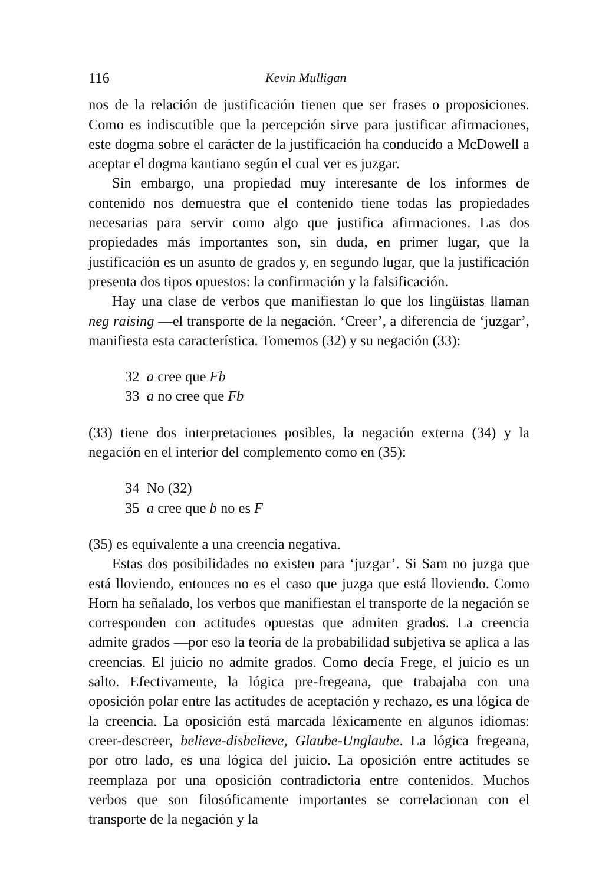116 Kevin Mulligan
nos de la relación de justificación tienen que ser frases o proposiciones. Como es indiscutible que la percepción sirve para justificar afirmaciones, este dogma sobre el carácter de la justificación ha conducido a McDowell a aceptar el dogma kantiano según el cual ver es juzgar.
Sin embargo, una propiedad muy interesante de los informes de contenido nos demuestra que el contenido tiene todas las propiedades necesarias para servir como algo que justifica afirmaciones. Las dos propiedades más importantes son, sin duda, en primer lugar, que la justificación es un asunto de grados y, en segundo lugar, que la justificación presenta dos tipos opuestos: la confirmación y la falsificación.
Hay una clase de verbos que manifiestan lo que los lingüistas llaman neg raising —el transporte de la negación. ‘Creer’, a diferencia de ‘juzgar’, manifiesta esta característica. Tomemos (32) y su negación (33):
32 a cree que Fb
33 a no cree que Fb
(33) tiene dos interpretaciones posibles, la negación externa (34) y la negación en el interior del complemento como en (35):
34 No (32)
35 a cree que b no es F
(35) es equivalente a una creencia negativa.
Estas dos posibilidades no existen para ‘juzgar’. Si Sam no juzga que está lloviendo, entonces no es el caso que juzga que está lloviendo. Como Horn ha señalado, los verbos que manifiestan el transporte de la negación se corresponden con actitudes opuestas que admiten grados. La creencia admite grados —por eso la teoría de la probabilidad subjetiva se aplica a las creencias. El juicio no admite grados. Como decía Frege, el juicio es un salto. Efectivamente, la lógica pre-fregeana, que trabajaba con una oposición polar entre las actitudes de aceptación y rechazo, es una lógica de la creencia. La oposición está marcada léxicamente en algunos idiomas: creer-descreer, believe-disbelieve, Glaube-Unglaube. La lógica fregeana, por otro lado, es una lógica del juicio. La oposición entre actitudes se reemplaza por una oposición contradictoria entre contenidos. Muchos verbos que son filosóficamente importantes se correlacionan con el transporte de la negación y la